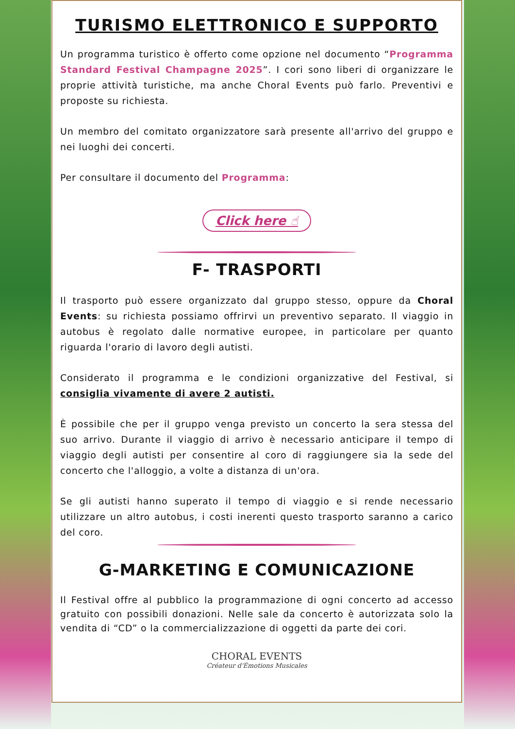TURISMO ELETTRONICO E SUPPORTO
Un programma turistico è offerto come opzione nel documento “Programma Standard Festival Champagne 2025”. I cori sono liberi di organizzare le proprie attività turistiche, ma anche Choral Events può farlo. Preventivi e proposte su richiesta.
Un membro del comitato organizzatore sarà presente all'arrivo del gruppo e nei luoghi dei concerti.
Per consultare il documento del Programma:
Click here ☝
F- TRASPORTI
Il trasporto può essere organizzato dal gruppo stesso, oppure da Choral Events: su richiesta possiamo offrirvi un preventivo separato. Il viaggio in autobus è regolato dalle normative europee, in particolare per quanto riguarda l'orario di lavoro degli autisti.
Considerato il programma e le condizioni organizzative del Festival, si consiglia vivamente di avere 2 autisti.
È possibile che per il gruppo venga previsto un concerto la sera stessa del suo arrivo. Durante il viaggio di arrivo è necessario anticipare il tempo di viaggio degli autisti per consentire al coro di raggiungere sia la sede del concerto che l'alloggio, a volte a distanza di un'ora.
Se gli autisti hanno superato il tempo di viaggio e si rende necessario utilizzare un altro autobus, i costi inerenti questo trasporto saranno a carico del coro.
G-MARKETING E COMUNICAZIONE
Il Festival offre al pubblico la programmazione di ogni concerto ad accesso gratuito con possibili donazioni. Nelle sale da concerto è autorizzata solo la vendita di “CD” o la commercializzazione di oggetti da parte dei cori.
CHORAL EVENTS
Créateur d'Émotions Musicales